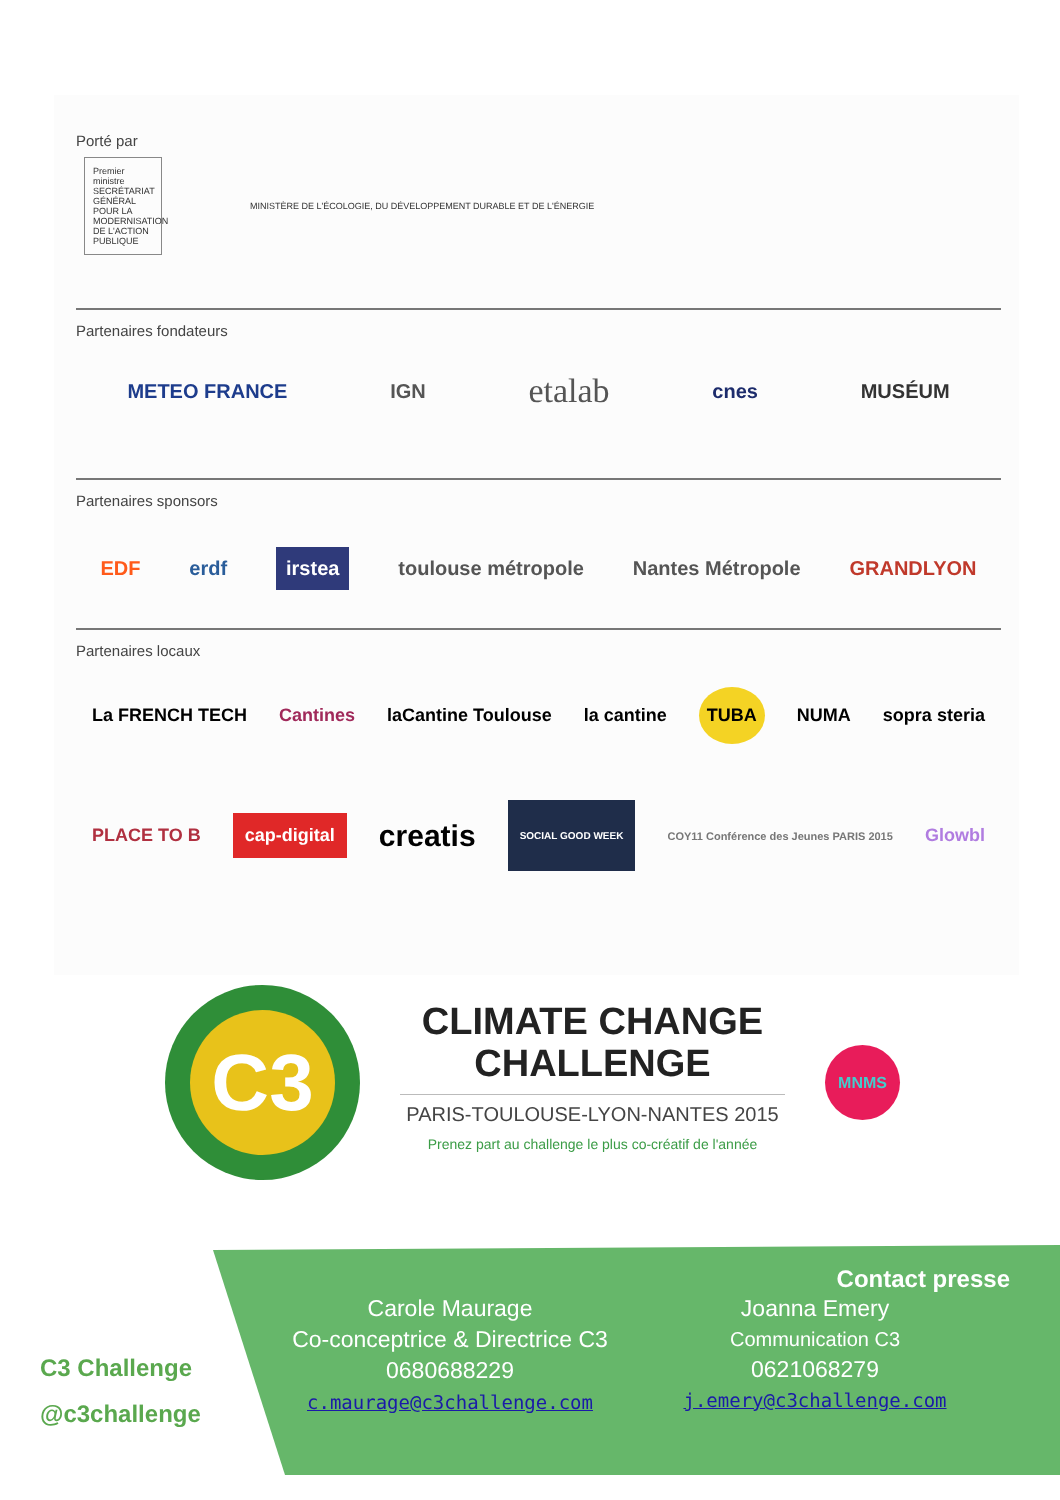Porté par
Premier ministre SECRÉTARIAT GÉNÉRAL POUR LA MODERNISATION DE L'ACTION PUBLIQUE MINISTÈRE DE L'ÉCOLOGIE, DU DÉVELOPPEMENT DURABLE ET DE L'ÉNERGIE
Partenaires fondateurs
METEO FRANCE IGN etalab cnes MUSÉUM
Partenaires sponsors
EDF erdf irstea toulouse métropole Nantes Métropole GRANDLYON
Partenaires locaux
La FRENCH TECH Cantines laCantine Toulouse la cantine TUBA NUMA sopra steria
PLACE TO B cap-digital creatis SOCIAL GOOD WEEK COY11 Conférence des Jeunes PARIS 2015 Glowbl
C3
CLIMATE CHANGE CHALLENGE
PARIS-TOULOUSE-LYON-NANTES 2015
Prenez part au challenge le plus co-créatif de l'année
MNMS
C3 Challenge
@c3challenge
Contact presse
Carole Maurage
Co-conceptrice & Directrice C3
0680688229
c.maurage@c3challenge.com
Joanna Emery
Communication C3
0621068279
j.emery@c3challenge.com